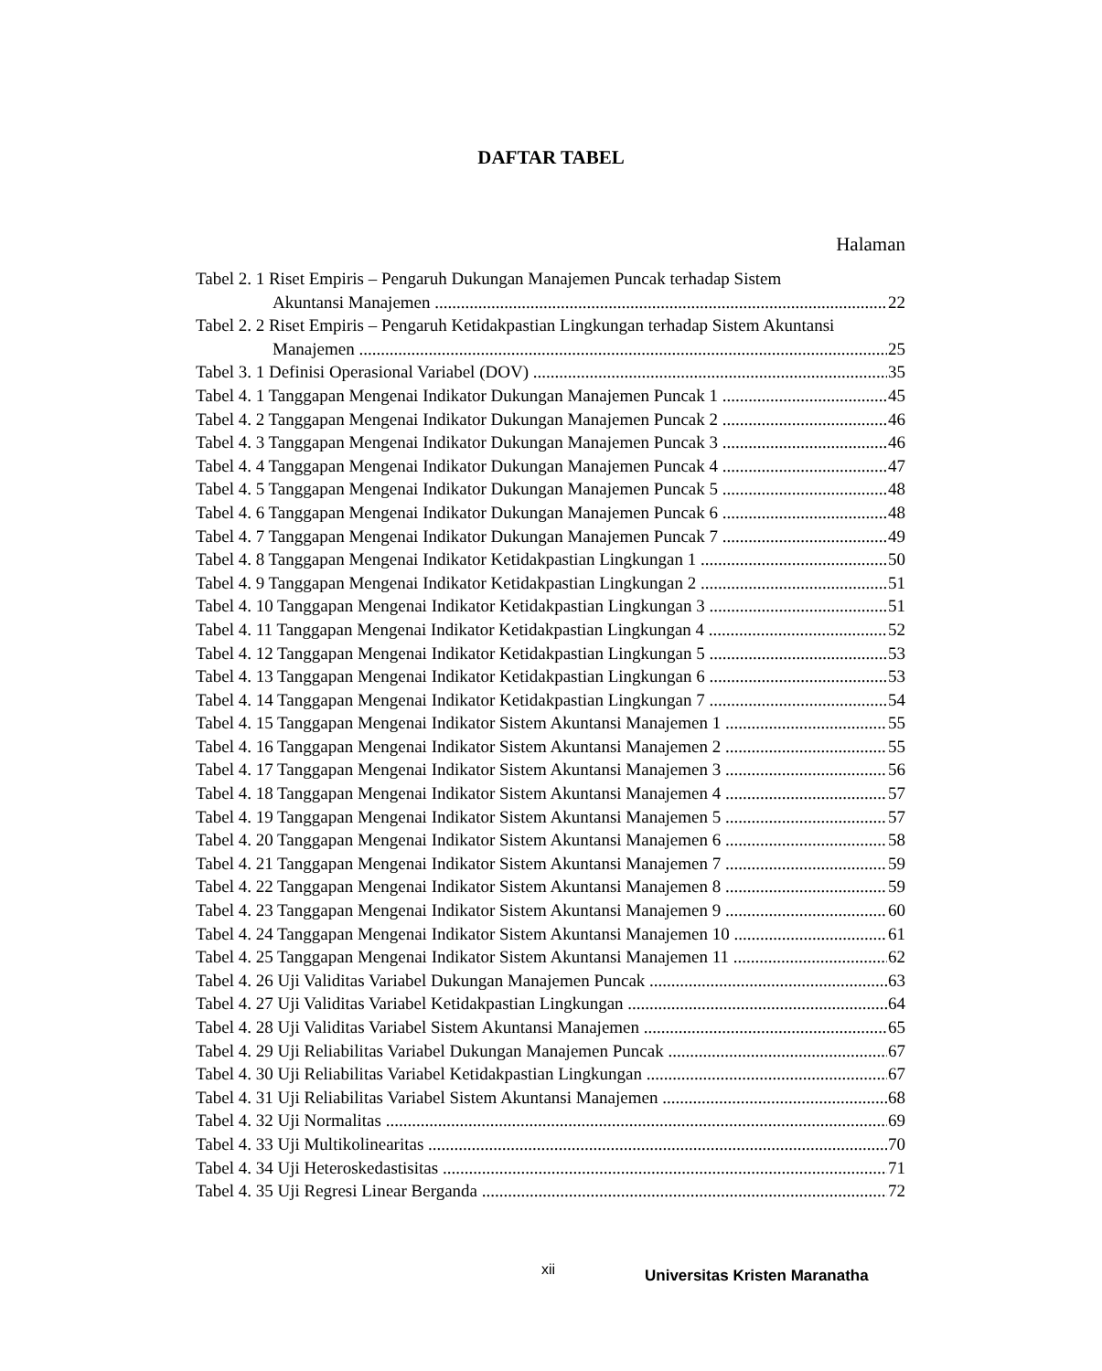DAFTAR TABEL
Halaman
Tabel 2. 1 Riset Empiris – Pengaruh Dukungan Manajemen Puncak terhadap Sistem
Akuntansi Manajemen 22
Tabel 2. 2 Riset Empiris – Pengaruh Ketidakpastian Lingkungan terhadap Sistem Akuntansi
Manajemen 25
Tabel 3. 1 Definisi Operasional Variabel (DOV) 35
Tabel 4. 1 Tanggapan Mengenai Indikator Dukungan Manajemen Puncak 1 45
Tabel 4. 2 Tanggapan Mengenai Indikator Dukungan Manajemen Puncak 2 46
Tabel 4. 3 Tanggapan Mengenai Indikator Dukungan Manajemen Puncak 3 46
Tabel 4. 4 Tanggapan Mengenai Indikator Dukungan Manajemen Puncak 4 47
Tabel 4. 5 Tanggapan Mengenai Indikator Dukungan Manajemen Puncak 5 48
Tabel 4. 6 Tanggapan Mengenai Indikator Dukungan Manajemen Puncak 6 48
Tabel 4. 7 Tanggapan Mengenai Indikator Dukungan Manajemen Puncak 7 49
Tabel 4. 8 Tanggapan Mengenai Indikator Ketidakpastian Lingkungan 1 50
Tabel 4. 9 Tanggapan Mengenai Indikator Ketidakpastian Lingkungan 2 51
Tabel 4. 10 Tanggapan Mengenai Indikator Ketidakpastian Lingkungan 3 51
Tabel 4. 11 Tanggapan Mengenai Indikator Ketidakpastian Lingkungan 4 52
Tabel 4. 12 Tanggapan Mengenai Indikator Ketidakpastian Lingkungan 5 53
Tabel 4. 13 Tanggapan Mengenai Indikator Ketidakpastian Lingkungan 6 53
Tabel 4. 14 Tanggapan Mengenai Indikator Ketidakpastian Lingkungan 7 54
Tabel 4. 15 Tanggapan Mengenai Indikator Sistem Akuntansi Manajemen 1 55
Tabel 4. 16 Tanggapan Mengenai Indikator Sistem Akuntansi Manajemen 2 55
Tabel 4. 17 Tanggapan Mengenai Indikator Sistem Akuntansi Manajemen 3 56
Tabel 4. 18 Tanggapan Mengenai Indikator Sistem Akuntansi Manajemen 4 57
Tabel 4. 19 Tanggapan Mengenai Indikator Sistem Akuntansi Manajemen 5 57
Tabel 4. 20 Tanggapan Mengenai Indikator Sistem Akuntansi Manajemen 6 58
Tabel 4. 21 Tanggapan Mengenai Indikator Sistem Akuntansi Manajemen 7 59
Tabel 4. 22 Tanggapan Mengenai Indikator Sistem Akuntansi Manajemen 8 59
Tabel 4. 23 Tanggapan Mengenai Indikator Sistem Akuntansi Manajemen 9 60
Tabel 4. 24 Tanggapan Mengenai Indikator Sistem Akuntansi Manajemen 10 61
Tabel 4. 25 Tanggapan Mengenai Indikator Sistem Akuntansi Manajemen 11 62
Tabel 4. 26 Uji Validitas Variabel Dukungan Manajemen Puncak 63
Tabel 4. 27 Uji Validitas Variabel Ketidakpastian Lingkungan 64
Tabel 4. 28 Uji Validitas Variabel Sistem Akuntansi Manajemen 65
Tabel 4. 29 Uji Reliabilitas Variabel Dukungan Manajemen Puncak 67
Tabel 4. 30 Uji Reliabilitas Variabel Ketidakpastian Lingkungan 67
Tabel 4. 31 Uji Reliabilitas Variabel Sistem Akuntansi Manajemen 68
Tabel 4. 32 Uji Normalitas 69
Tabel 4. 33 Uji Multikolinearitas 70
Tabel 4. 34 Uji Heteroskedastisitas 71
Tabel 4. 35 Uji Regresi Linear Berganda 72
xii Universitas Kristen Maranatha